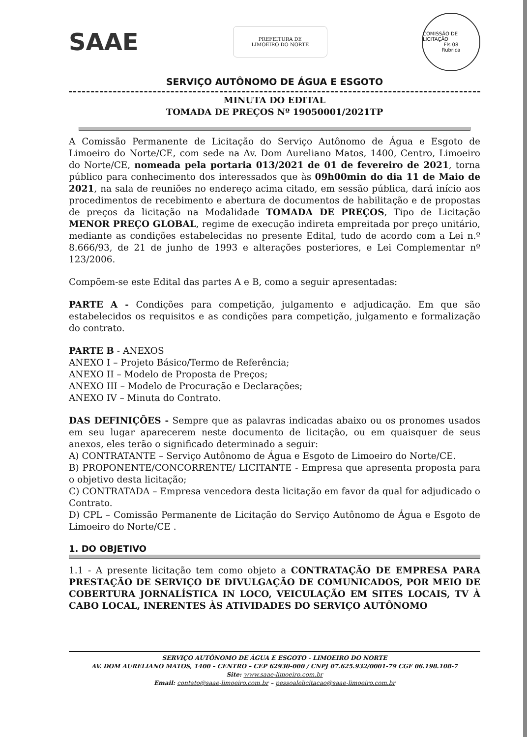SAAE
PREFEITURA DE
LIMOEIRO DO NORTE
COMISSÃO DE LICITAÇÃO
Fls 08
Rubrica
SERVIÇO AUTÔNOMO DE ÁGUA E ESGOTO
MINUTA DO EDITAL
TOMADA DE PREÇOS Nº 19050001/2021TP
A Comissão Permanente de Licitação do Serviço Autônomo de Água e Esgoto de Limoeiro do Norte/CE, com sede na Av. Dom Aureliano Matos, 1400, Centro, Limoeiro do Norte/CE, nomeada pela portaria 013/2021 de 01 de fevereiro de 2021, torna público para conhecimento dos interessados que às 09h00min do dia 11 de Maio de 2021, na sala de reuniões no endereço acima citado, em sessão pública, dará início aos procedimentos de recebimento e abertura de documentos de habilitação e de propostas de preços da licitação na Modalidade TOMADA DE PREÇOS, Tipo de Licitação MENOR PREÇO GLOBAL, regime de execução indireta empreitada por preço unitário, mediante as condições estabelecidas no presente Edital, tudo de acordo com a Lei n.º 8.666/93, de 21 de junho de 1993 e alterações posteriores, e Lei Complementar nº 123/2006.
Compõem-se este Edital das partes A e B, como a seguir apresentadas:
PARTE A - Condições para competição, julgamento e adjudicação. Em que são estabelecidos os requisitos e as condições para competição, julgamento e formalização do contrato.
PARTE B - ANEXOS
ANEXO I – Projeto Básico/Termo de Referência;
ANEXO II – Modelo de Proposta de Preços;
ANEXO III – Modelo de Procuração e Declarações;
ANEXO IV – Minuta do Contrato.
DAS DEFINIÇÕES - Sempre que as palavras indicadas abaixo ou os pronomes usados em seu lugar aparecerem neste documento de licitação, ou em quaisquer de seus anexos, eles terão o significado determinado a seguir:
A) CONTRATANTE – Serviço Autônomo de Água e Esgoto de Limoeiro do Norte/CE.
B) PROPONENTE/CONCORRENTE/ LICITANTE - Empresa que apresenta proposta para o objetivo desta licitação;
C) CONTRATADA – Empresa vencedora desta licitação em favor da qual for adjudicado o Contrato.
D) CPL – Comissão Permanente de Licitação do Serviço Autônomo de Água e Esgoto de Limoeiro do Norte/CE .
1. DO OBJETIVO
1.1 - A presente licitação tem como objeto a CONTRATAÇÃO DE EMPRESA PARA PRESTAÇÃO DE SERVIÇO DE DIVULGAÇÃO DE COMUNICADOS, POR MEIO DE COBERTURA JORNALÍSTICA IN LOCO, VEICULAÇÃO EM SITES LOCAIS, TV À CABO LOCAL, INERENTES ÀS ATIVIDADES DO SERVIÇO AUTÔNOMO
SERVIÇO AUTÔNOMO DE ÁGUA E ESGOTO - LIMOEIRO DO NORTE
AV. DOM AURELIANO MATOS, 1400 – CENTRO – CEP 62930-000 / CNPJ 07.625.932/0001-79 CGF 06.198.108-7
Site: www.saae-limoeiro.com.br
Email: contato@saae-limoeiro.com.br – pessoalelicitacao@saae-limoeiro.com.br